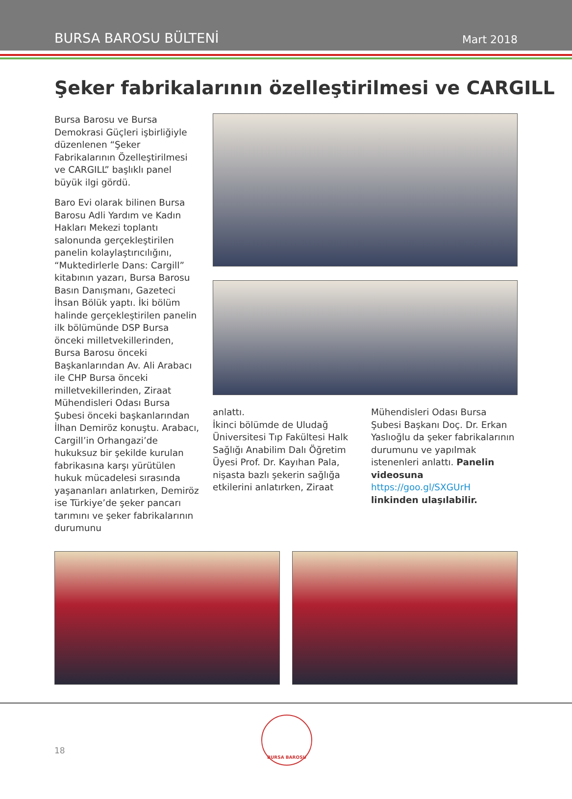BURSA BAROSU BÜLTENİ Mart 2018
Şeker fabrikalarının özelleştirilmesi ve CARGILL
Bursa Barosu ve Bursa Demokrasi Güçleri işbirliğiyle düzenlenen “Şeker Fabrikalarının Özelleştirilmesi ve CARGILL” başlıklı panel büyük ilgi gördü.
Baro Evi olarak bilinen Bursa Barosu Adli Yardım ve Kadın Hakları Mekezi toplantı salonunda gerçekleştirilen panelin kolaylaştırıcılığını, “Muktedirlerle Dans: Cargill” kitabının yazarı, Bursa Barosu Basın Danışmanı, Gazeteci İhsan Bölük yaptı. İki bölüm halinde gerçekleştirilen panelin ilk bölümünde DSP Bursa önceki milletvekillerinden, Bursa Barosu önceki Başkanlarından Av. Ali Arabacı ile CHP Bursa önceki milletvekillerinden, Ziraat Mühendisleri Odası Bursa Şubesi önceki başkanlarından İlhan Demiröz konuştu. Arabacı, Cargill’in Orhangazi’de hukuksuz bir şekilde kurulan fabrikasına karşı yürütülen hukuk mücadelesi sırasında yaşananları anlatırken, Demiröz ise Türkiye’de şeker pancarı tarımını ve şeker fabrikalarının durumunu
anlattı.
İkinci bölümde de Uludağ Üniversitesi Tıp Fakültesi Halk Sağlığı Anabilim Dalı Öğretim Üyesi Prof. Dr. Kayıhan Pala, nişasta bazlı şekerin sağlığa etkilerini anlatırken, Ziraat
Mühendisleri Odası Bursa Şubesi Başkanı Doç. Dr. Erkan Yaslıoğlu da şeker fabrikalarının durumunu ve yapılmak istenenleri anlattı. Panelin videosuna https://goo.gl/SXGUrH linkinden ulaşılabilir.
18
BURSA BAROSU